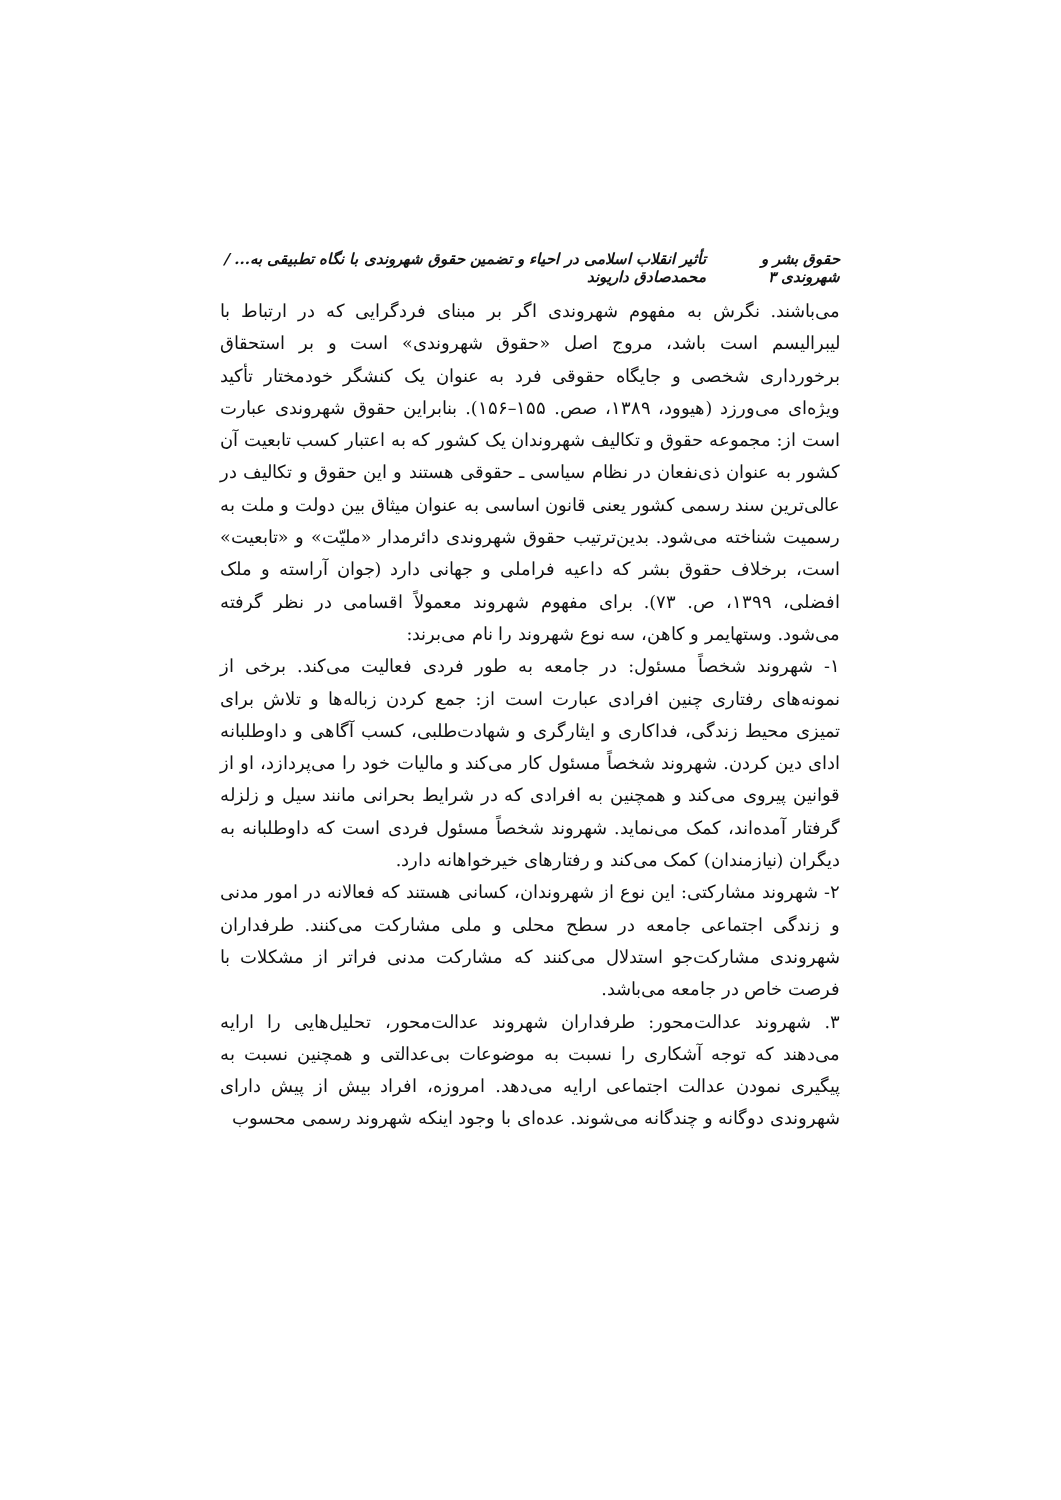حقوق بشر و شهروندی ۳ تأثیر انقلاب اسلامی در احیاء و تضمین حقوق شهروندی با نگاه تطبیقی به... / محمدصادق داریوند
می‌باشند. نگرش به مفهوم شهروندی اگر بر مبنای فردگرایی که در ارتباط با لیبرالیسم است باشد، مروج اصل «حقوق شهروندی» است و بر استحقاق برخورداری شخصی و جایگاه حقوقی فرد به عنوان یک کنشگر خودمختار تأکید ویژه‌ای می‌ورزد (هیوود، ۱۳۸۹، صص. ۱۵۵–۱۵۶). بنابراین حقوق شهروندی عبارت است از: مجموعه حقوق و تکالیف شهروندان یک کشور که به اعتبار کسب تابعیت آن کشور به عنوان ذی‌نفعان در نظام سیاسی ـ حقوقی هستند و این حقوق و تکالیف در عالی‌ترین سند رسمی کشور یعنی قانون اساسی به عنوان میثاق بین دولت و ملت به رسمیت شناخته می‌شود. بدین‌ترتیب حقوق شهروندی دائرمدار «ملیّت» و «تابعیت» است، برخلاف حقوق بشر که داعیه فراملی و جهانی دارد (جوان آراسته و ملک افضلی، ۱۳۹۹، ص. ۷۳). برای مفهوم شهروند معمولاً اقسامی در نظر گرفته می‌شود. وستهایمر و کاهن، سه نوع شهروند را نام می‌برند:
۱- شهروند شخصاً مسئول: در جامعه به طور فردی فعالیت می‌کند. برخی از نمونه‌های رفتاری چنین افرادی عبارت است از: جمع کردن زباله‌ها و تلاش برای تمیزی محیط زندگی، فداکاری و ایثارگری و شهادت‌طلبی، کسب آگاهی و داوطلبانه ادای دین کردن. شهروند شخصاً مسئول کار می‌کند و مالیات خود را می‌پردازد، او از قوانین پیروی می‌کند و همچنین به افرادی که در شرایط بحرانی مانند سیل و زلزله گرفتار آمده‌اند، کمک می‌نماید. شهروند شخصاً مسئول فردی است که داوطلبانه به دیگران (نیازمندان) کمک می‌کند و رفتارهای خیرخواهانه دارد.
۲- شهروند مشارکتی: این نوع از شهروندان، کسانی هستند که فعالانه در امور مدنی و زندگی اجتماعی جامعه در سطح محلی و ملی مشارکت می‌کنند. طرفداران شهروندی مشارکت‌جو استدلال می‌کنند که مشارکت مدنی فراتر از مشکلات با فرصت خاص در جامعه می‌باشد.
۳. شهروند عدالت‌محور: طرفداران شهروند عدالت‌محور، تحلیل‌هایی را ارایه می‌دهند که توجه آشکاری را نسبت به موضوعات بی‌عدالتی و همچنین نسبت به پیگیری نمودن عدالت اجتماعی ارایه می‌دهد. امروزه، افراد بیش از پیش دارای شهروندی دوگانه و چندگانه می‌شوند. عده‌ای با وجود اینکه شهروند رسمی محسوب